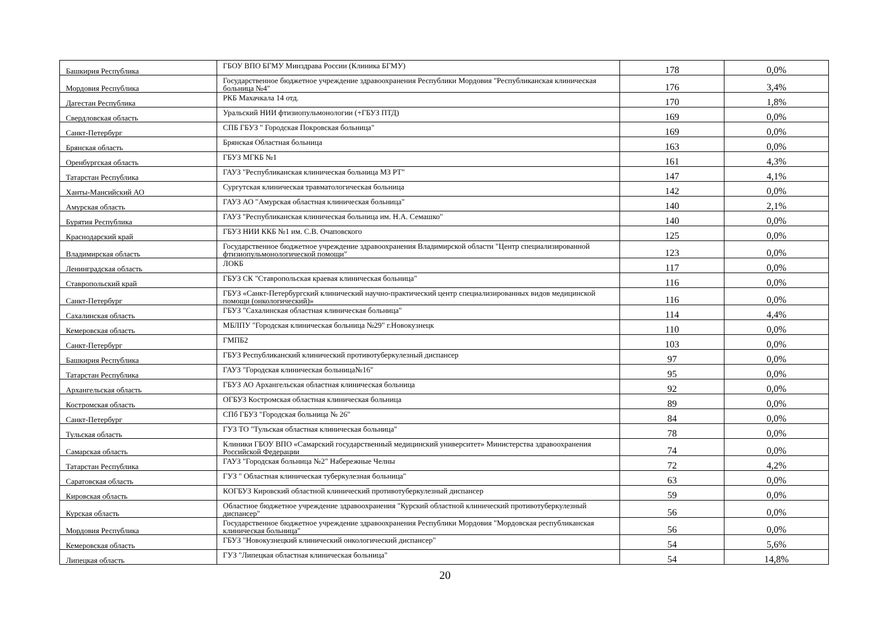| Башкирия Республика | ГБОУ ВПО БГМУ Минздрава России (Клиника БГМУ) | 178 | 0,0% |
| Мордовия Республика | Государственное бюджетное учреждение здравоохранения Республики Мордовия "Республиканская клиническая больница №4" | 176 | 3,4% |
| Дагестан Республика | РКБ Махачкала 14 отд. | 170 | 1,8% |
| Свердловская область | Уральский НИИ фтизиопульмонологии (+ГБУЗ ПТД) | 169 | 0,0% |
| Санкт-Петербург | СПБ ГБУЗ " Городская Покровская больница" | 169 | 0,0% |
| Брянская область | Брянская Областная больница | 163 | 0,0% |
| Оренбургская область | ГБУЗ МГКБ №1 | 161 | 4,3% |
| Татарстан Республика | ГАУЗ "Республиканская клиническая больница МЗ РТ" | 147 | 4,1% |
| Ханты-Мансийский АО | Сургутская клиническая травматологическая больница | 142 | 0,0% |
| Амурская область | ГАУЗ АО "Амурская областная клиническая больница" | 140 | 2,1% |
| Бурятия Республика | ГАУЗ "Республиканская клиническая больница им. Н.А. Семашко" | 140 | 0,0% |
| Краснодарский край | ГБУЗ НИИ ККБ №1 им. С.В. Очаповского | 125 | 0,0% |
| Владимирская область | Государственное бюджетное учреждение здравоохранения Владимирской области "Центр специализированной фтизиопульмонологической помощи" | 123 | 0,0% |
| Ленинградская область | ЛОКБ | 117 | 0,0% |
| Ставропольский край | ГБУЗ СК "Ставропольская краевая клиническая больница" | 116 | 0,0% |
| Санкт-Петербург | ГБУЗ «Санкт-Петербургский клинический научно-практический центр специализированных видов медицинской помощи (онкологический)» | 116 | 0,0% |
| Сахалинская область | ГБУЗ "Сахалинская областная клиническая больница" | 114 | 4,4% |
| Кемеровская область | МБЛПУ "Городская клиническая больница №29" г.Новокузнецк | 110 | 0,0% |
| Санкт-Петербург | ГМПБ2 | 103 | 0,0% |
| Башкирия Республика | ГБУЗ Республиканский клинический противотуберкулезный диспансер | 97 | 0,0% |
| Татарстан Республика | ГАУЗ "Городская клиническая больница№16" | 95 | 0,0% |
| Архангельская область | ГБУЗ АО Архангельская областная клиническая больница | 92 | 0,0% |
| Костромская область | ОГБУЗ Костромская областная клиническая больница | 89 | 0,0% |
| Санкт-Петербург | СПб ГБУЗ "Городская больница № 26" | 84 | 0,0% |
| Тульская область | ГУЗ ТО "Тульская областная клиническая больница" | 78 | 0,0% |
| Самарская область | Клиники ГБОУ ВПО «Самарский государственный медицинский университет» Министерства здравоохранения Российской Федерации | 74 | 0,0% |
| Татарстан Республика | ГАУЗ "Городская больница №2" Набережные Челны | 72 | 4,2% |
| Саратовская область | ГУЗ " Областная клиническая туберкулезная больница" | 63 | 0,0% |
| Кировская область | КОГБУЗ Кировский областной клинический противотуберкулезный диспансер | 59 | 0,0% |
| Курская область | Областное бюджетное учреждение здравоохранения "Курский областной клинический противотуберкулезный диспансер" | 56 | 0,0% |
| Мордовия Республика | Государственное бюджетное учреждение здравоохранения Республики Мордовия "Мордовская республиканская клиническая больница" | 56 | 0,0% |
| Кемеровская область | ГБУЗ "Новокузнецкий клинический онкологический диспансер" | 54 | 5,6% |
| Липецкая область | ГУЗ "Липецкая областная клиническая больница" | 54 | 14,8% |
20